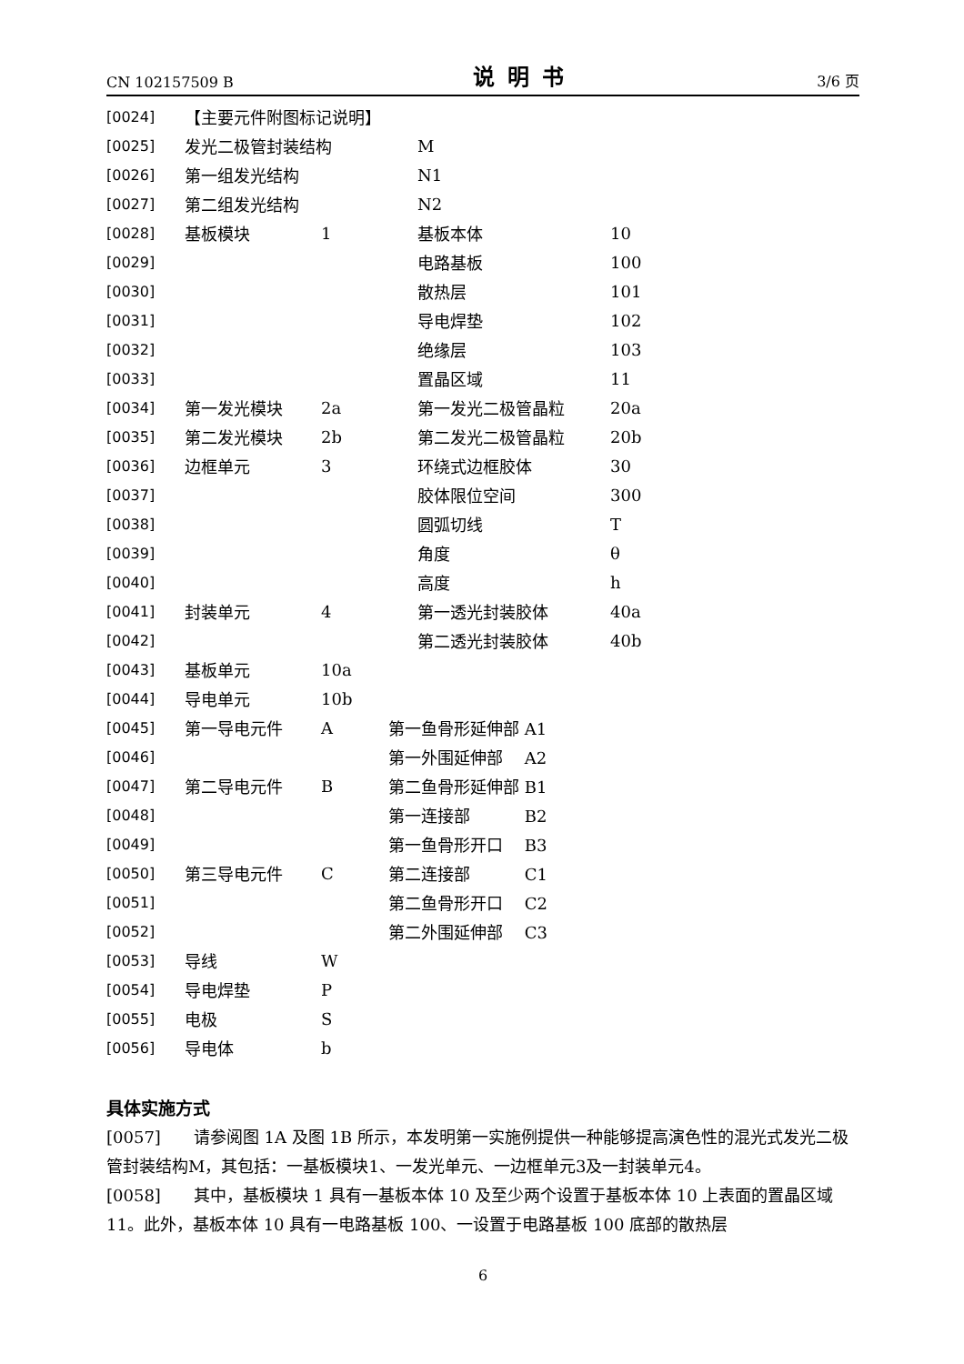CN 102157509 B 说明书 3/6 页
| [0024] | 【主要元件附图标记说明】 | | | | |
| [0025] | 发光二极管封装结构 | | | M | |
| [0026] | 第一组发光结构 | | | N1 | |
| [0027] | 第二组发光结构 | | | N2 | |
| [0028] | 基板模块 | 1 | | 基板本体 | 10 |
| [0029] | | | | 电路基板 | 100 |
| [0030] | | | | 散热层 | 101 |
| [0031] | | | | 导电焊垫 | 102 |
| [0032] | | | | 绝缘层 | 103 |
| [0033] | | | | 置晶区域 | 11 |
| [0034] | 第一发光模块 | 2a | | 第一发光二极管晶粒 | 20a |
| [0035] | 第二发光模块 | 2b | | 第二发光二极管晶粒 | 20b |
| [0036] | 边框单元 | 3 | | 环绕式边框胶体 | 30 |
| [0037] | | | | 胶体限位空间 | 300 |
| [0038] | | | | 圆弧切线 | T |
| [0039] | | | | 角度 | θ |
| [0040] | | | | 高度 | h |
| [0041] | 封装单元 | 4 | | 第一透光封装胶体 | 40a |
| [0042] | | | | 第二透光封装胶体 | 40b |
| [0043] | 基板单元 | 10a | | | |
| [0044] | 导电单元 | 10b | | | |
| [0045] | 第一导电元件 | A | 第一鱼骨形延伸部 A1 | | |
| [0046] | | | 第一外围延伸部 A2 | | |
| [0047] | 第二导电元件 | B | 第二鱼骨形延伸部 B1 | | |
| [0048] | | | 第一连接部 B2 | | |
| [0049] | | | 第一鱼骨形开口 B3 | | |
| [0050] | 第三导电元件 | C | 第二连接部 C1 | | |
| [0051] | | | 第二鱼骨形开口 C2 | | |
| [0052] | | | 第二外围延伸部 C3 | | |
| [0053] | 导线 | W | | | |
| [0054] | 导电焊垫 | P | | | |
| [0055] | 电极 | S | | | |
| [0056] | 导电体 | b | | | |
具体实施方式
[0057]　　请参阅图 1A 及图 1B 所示，本发明第一实施例提供一种能够提高演色性的混光式发光二极管封装结构M，其包括：一基板模块1、一发光单元、一边框单元3及一封装单元4。
[0058]　　其中，基板模块 1 具有一基板本体 10 及至少两个设置于基板本体 10 上表面的置晶区域 11。此外，基板本体 10 具有一电路基板 100、一设置于电路基板 100 底部的散热层
6